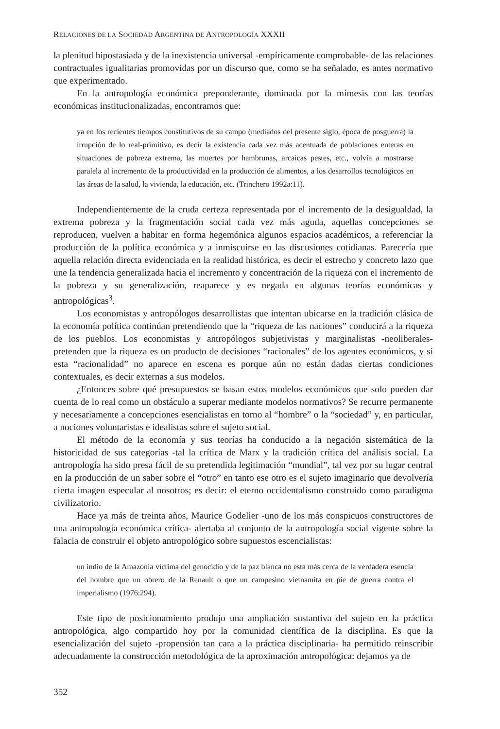RELACIONES DE LA SOCIEDAD ARGENTINA DE ANTROPOLOGÍA XXXII
la plenitud hipostasiada y de la inexistencia universal -empíricamente comprobable- de las relaciones contractuales igualitarias promovidas por un discurso que, como se ha señalado, es antes normativo que experimentado.
En la antropología económica preponderante, dominada por la mímesis con las teorías económicas institucionalizadas, encontramos que:
ya en los recientes tiempos constitutivos de su campo (mediados del presente siglo, época de posguerra) la irrupción de lo real-primitivo, es decir la existencia cada vez más acentuada de poblaciones enteras en situaciones de pobreza extrema, las muertes por hambrunas, arcaicas pestes, etc., volvía a mostrarse paralela al incremento de la productividad en la producción de alimentos, a los desarrollos tecnológicos en las áreas de la salud, la vivienda, la educación, etc. (Trinchero 1992a:11).
Independientemente de la cruda certeza representada por el incremento de la desigualdad, la extrema pobreza y la fragmentación social cada vez más aguda, aquellas concepciones se reproducen, vuelven a habitar en forma hegemónica algunos espacios académicos, a referenciar la producción de la política económica y a inmiscuirse en las discusiones cotidianas. Parecería que aquella relación directa evidenciada en la realidad histórica, es decir el estrecho y concreto lazo que une la tendencia generalizada hacia el incremento y concentración de la riqueza con el incremento de la pobreza y su generalización, reaparece y es negada en algunas teorías económicas y antropológicas<sup>3</sup>.
Los economistas y antropólogos desarrollistas que intentan ubicarse en la tradición clásica de la economía política continúan pretendiendo que la “riqueza de las naciones” conducirá a la riqueza de los pueblos. Los economistas y antropólogos subjetivistas y marginalistas -neoliberales- pretenden que la riqueza es un producto de decisiones “racionales” de los agentes económicos, y si esta “racionalidad” no aparece en escena es porque aún no están dadas ciertas condiciones contextuales, es decir externas a sus modelos.
¿Entonces sobre qué presupuestos se basan estos modelos económicos que solo pueden dar cuenta de lo real como un obstáculo a superar mediante modelos normativos? Se recurre permanente y necesariamente a concepciones esencialistas en torno al “hombre” o la “sociedad” y, en particular, a nociones voluntaristas e idealistas sobre el sujeto social.
El método de la economía y sus teorías ha conducido a la negación sistemática de la historicidad de sus categorías -tal la crítica de Marx y la tradición crítica del análisis social. La antropología ha sido presa fácil de su pretendida legitimación “mundial”, tal vez por su lugar central en la producción de un saber sobre el “otro” en tanto ese otro es el sujeto imaginario que devolvería cierta imagen especular al nosotros; es decir: el eterno occidentalismo construido como paradigma civilizatorio.
Hace ya más de treinta años, Maurice Godelier -uno de los más conspicuos constructores de una antropología económica crítica- alertaba al conjunto de la antropología social vigente sobre la falacia de construir el objeto antropológico sobre supuestos escencialistas:
un indio de la Amazonia víctima del genocidio y de la paz blanca no esta más cerca de la verdadera esencia del hombre que un obrero de la Renault o que un campesino vietnamita en pie de guerra contra el imperialismo (1976:294).
Este tipo de posicionamiento produjo una ampliación sustantiva del sujeto en la práctica antropológica, algo compartido hoy por la comunidad científica de la disciplina. Es que la esencialización del sujeto -propensión tan cara a la práctica disciplinaria- ha permitido reinscribir adecuadamente la construcción metodológica de la aproximación antropológica: dejamos ya de
352